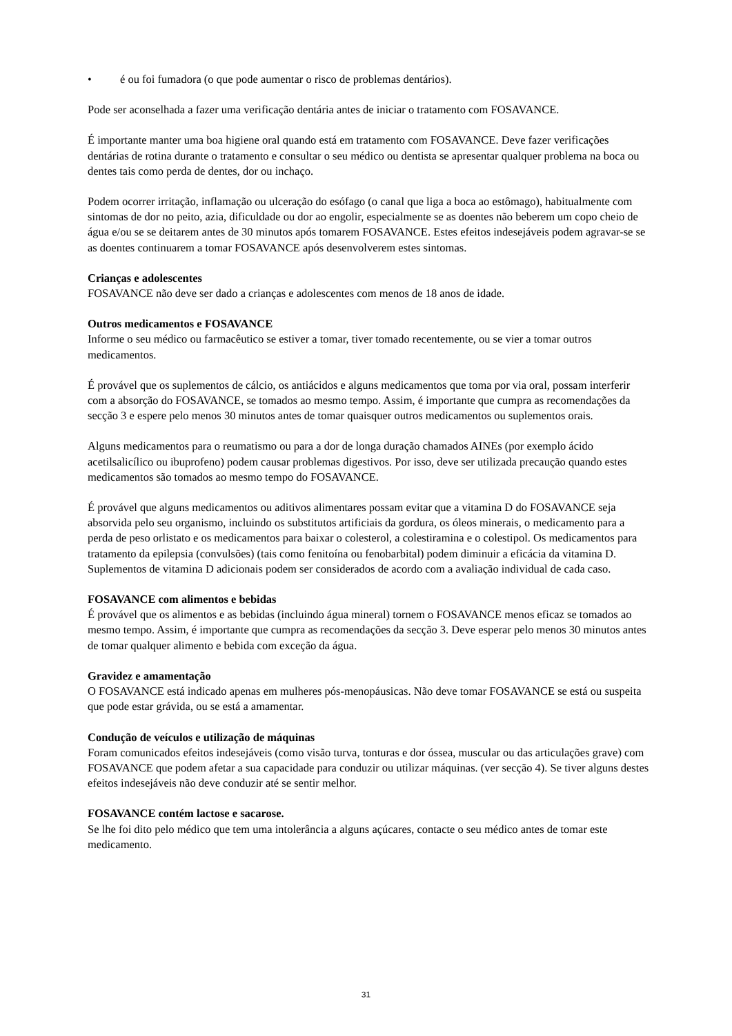• é ou foi fumadora (o que pode aumentar o risco de problemas dentários).
Pode ser aconselhada a fazer uma verificação dentária antes de iniciar o tratamento com FOSAVANCE.
É importante manter uma boa higiene oral quando está em tratamento com FOSAVANCE. Deve fazer verificações dentárias de rotina durante o tratamento e consultar o seu médico ou dentista se apresentar qualquer problema na boca ou dentes tais como perda de dentes, dor ou inchaço.
Podem ocorrer irritação, inflamação ou ulceração do esófago (o canal que liga a boca ao estômago), habitualmente com sintomas de dor no peito, azia, dificuldade ou dor ao engolir, especialmente se as doentes não beberem um copo cheio de água e/ou se se deitarem antes de 30 minutos após tomarem FOSAVANCE. Estes efeitos indesejáveis podem agravar-se se as doentes continuarem a tomar FOSAVANCE após desenvolverem estes sintomas.
Crianças e adolescentes
FOSAVANCE não deve ser dado a crianças e adolescentes com menos de 18 anos de idade.
Outros medicamentos e FOSAVANCE
Informe o seu médico ou farmacêutico se estiver a tomar, tiver tomado recentemente, ou se vier a tomar outros medicamentos.
É provável que os suplementos de cálcio, os antiácidos e alguns medicamentos que toma por via oral, possam interferir com a absorção do FOSAVANCE, se tomados ao mesmo tempo. Assim, é importante que cumpra as recomendações da secção 3 e espere pelo menos 30 minutos antes de tomar quaisquer outros medicamentos ou suplementos orais.
Alguns medicamentos para o reumatismo ou para a dor de longa duração chamados AINEs (por exemplo ácido acetilsalicílico ou ibuprofeno) podem causar problemas digestivos. Por isso, deve ser utilizada precaução quando estes medicamentos são tomados ao mesmo tempo do FOSAVANCE.
É provável que alguns medicamentos ou aditivos alimentares possam evitar que a vitamina D do FOSAVANCE seja absorvida pelo seu organismo, incluindo os substitutos artificiais da gordura, os óleos minerais, o medicamento para a perda de peso orlistato e os medicamentos para baixar o colesterol, a colestiramina e o colestipol. Os medicamentos para tratamento da epilepsia (convulsões) (tais como fenitoína ou fenobarbital) podem diminuir a eficácia da vitamina D. Suplementos de vitamina D adicionais podem ser considerados de acordo com a avaliação individual de cada caso.
FOSAVANCE com alimentos e bebidas
É provável que os alimentos e as bebidas (incluindo água mineral) tornem o FOSAVANCE menos eficaz se tomados ao mesmo tempo. Assim, é importante que cumpra as recomendações da secção 3. Deve esperar pelo menos 30 minutos antes de tomar qualquer alimento e bebida com exceção da água.
Gravidez e amamentação
O FOSAVANCE está indicado apenas em mulheres pós-menopáusicas. Não deve tomar FOSAVANCE se está ou suspeita que pode estar grávida, ou se está a amamentar.
Condução de veículos e utilização de máquinas
Foram comunicados efeitos indesejáveis (como visão turva, tonturas e dor óssea, muscular ou das articulações grave) com FOSAVANCE que podem afetar a sua capacidade para conduzir ou utilizar máquinas. (ver secção 4). Se tiver alguns destes efeitos indesejáveis não deve conduzir até se sentir melhor.
FOSAVANCE contém lactose e sacarose.
Se lhe foi dito pelo médico que tem uma intolerância a alguns açúcares, contacte o seu médico antes de tomar este medicamento.
31